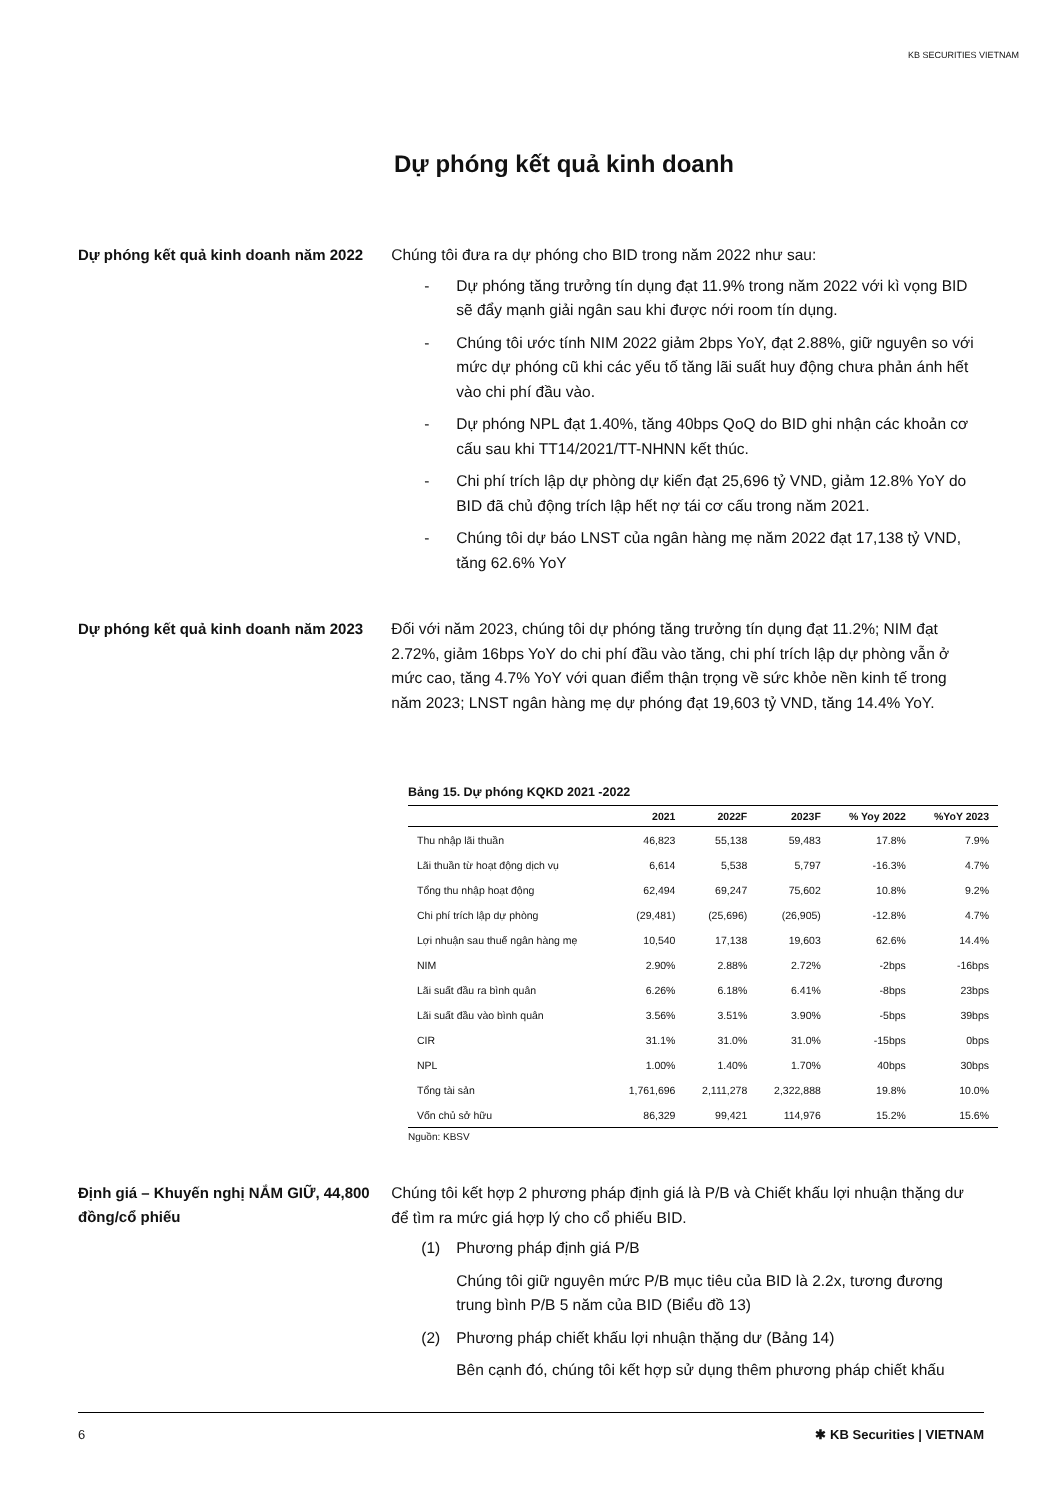KB SECURITIES VIETNAM
Dự phóng kết quả kinh doanh
Dự phóng kết quả kinh doanh năm 2022
Chúng tôi đưa ra dự phóng cho BID trong năm 2022 như sau:
- Dự phóng tăng trưởng tín dụng đạt 11.9% trong năm 2022 với kì vọng BID sẽ đẩy mạnh giải ngân sau khi được nới room tín dụng.
- Chúng tôi ước tính NIM 2022 giảm 2bps YoY, đạt 2.88%, giữ nguyên so với mức dự phóng cũ khi các yếu tố tăng lãi suất huy động chưa phản ánh hết vào chi phí đầu vào.
- Dự phóng NPL đạt 1.40%, tăng 40bps QoQ do BID ghi nhận các khoản cơ cấu sau khi TT14/2021/TT-NHNN kết thúc.
- Chi phí trích lập dự phòng dự kiến đạt 25,696 tỷ VND, giảm 12.8% YoY do BID đã chủ động trích lập hết nợ tái cơ cấu trong năm 2021.
- Chúng tôi dự báo LNST của ngân hàng mẹ năm 2022 đạt 17,138 tỷ VND, tăng 62.6% YoY
Dự phóng kết quả kinh doanh năm 2023
Đối với năm 2023, chúng tôi dự phóng tăng trưởng tín dụng đạt 11.2%; NIM đạt 2.72%, giảm 16bps YoY do chi phí đầu vào tăng, chi phí trích lập dự phòng vẫn ở mức cao, tăng 4.7% YoY với quan điểm thận trọng về sức khỏe nền kinh tế trong năm 2023; LNST ngân hàng mẹ dự phóng đạt 19,603 tỷ VND, tăng 14.4% YoY.
Bảng 15. Dự phóng KQKD 2021 -2022
| | 2021 | 2022F | 2023F | % Yoy 2022 | %YoY 2023 |
| --- | --- | --- | --- | --- | --- |
| Thu nhập lãi thuần | 46,823 | 55,138 | 59,483 | 17.8% | 7.9% |
| Lãi thuần từ hoạt động dịch vụ | 6,614 | 5,538 | 5,797 | -16.3% | 4.7% |
| Tổng thu nhập hoạt động | 62,494 | 69,247 | 75,602 | 10.8% | 9.2% |
| Chi phí trích lập dự phòng | (29,481) | (25,696) | (26,905) | -12.8% | 4.7% |
| Lợi nhuận sau thuế ngân hàng mẹ | 10,540 | 17,138 | 19,603 | 62.6% | 14.4% |
| NIM | 2.90% | 2.88% | 2.72% | -2bps | -16bps |
| Lãi suất đầu ra bình quân | 6.26% | 6.18% | 6.41% | -8bps | 23bps |
| Lãi suất đầu vào bình quân | 3.56% | 3.51% | 3.90% | -5bps | 39bps |
| CIR | 31.1% | 31.0% | 31.0% | -15bps | 0bps |
| NPL | 1.00% | 1.40% | 1.70% | 40bps | 30bps |
| Tổng tài sản | 1,761,696 | 2,111,278 | 2,322,888 | 19.8% | 10.0% |
| Vốn chủ sở hữu | 86,329 | 99,421 | 114,976 | 15.2% | 15.6% |
Nguồn: KBSV
Định giá – Khuyến nghị NẮM GIỮ, 44,800 đồng/cổ phiếu
Chúng tôi kết hợp 2 phương pháp định giá là P/B và Chiết khấu lợi nhuận thặng dư để tìm ra mức giá hợp lý cho cổ phiếu BID.
(1) Phương pháp định giá P/B
Chúng tôi giữ nguyên mức P/B mục tiêu của BID là 2.2x, tương đương trung bình P/B 5 năm của BID (Biểu đồ 13)
(2) Phương pháp chiết khấu lợi nhuận thặng dư (Bảng 14)
Bên cạnh đó, chúng tôi kết hợp sử dụng thêm phương pháp chiết khấu
6 ✱ KB Securities | VIETNAM